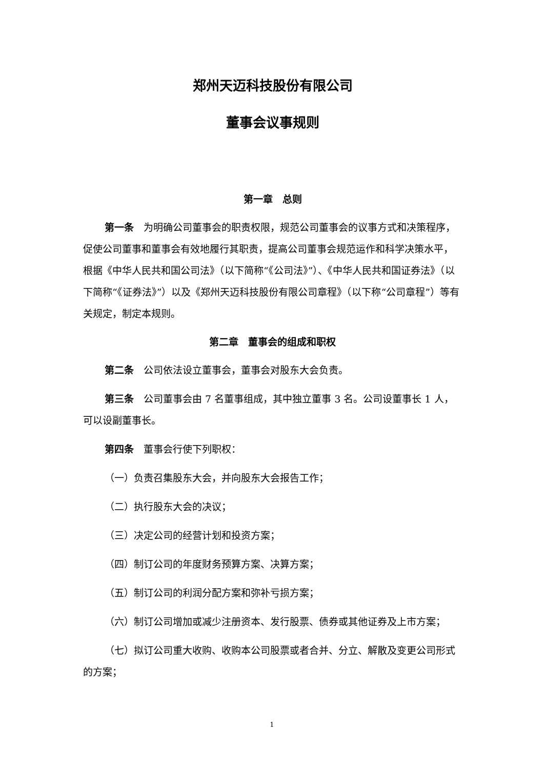郑州天迈科技股份有限公司
董事会议事规则
第一章　总则
第一条　为明确公司董事会的职责权限，规范公司董事会的议事方式和决策程序，促使公司董事和董事会有效地履行其职责，提高公司董事会规范运作和科学决策水平，根据《中华人民共和国公司法》（以下简称“《公司法》”）、《中华人民共和国证券法》（以下简称“《证券法》”）以及《郑州天迈科技股份有限公司章程》（以下称“公司章程”）等有关规定，制定本规则。
第二章　董事会的组成和职权
第二条　公司依法设立董事会，董事会对股东大会负责。
第三条　公司董事会由 7 名董事组成，其中独立董事 3 名。公司设董事长 1 人，可以设副董事长。
第四条　董事会行使下列职权：
（一）负责召集股东大会，并向股东大会报告工作；
（二）执行股东大会的决议；
（三）决定公司的经营计划和投资方案；
（四）制订公司的年度财务预算方案、决算方案；
（五）制订公司的利润分配方案和弥补亏损方案；
（六）制订公司增加或减少注册资本、发行股票、债券或其他证券及上市方案；
（七）拟订公司重大收购、收购本公司股票或者合并、分立、解散及变更公司形式的方案；
1